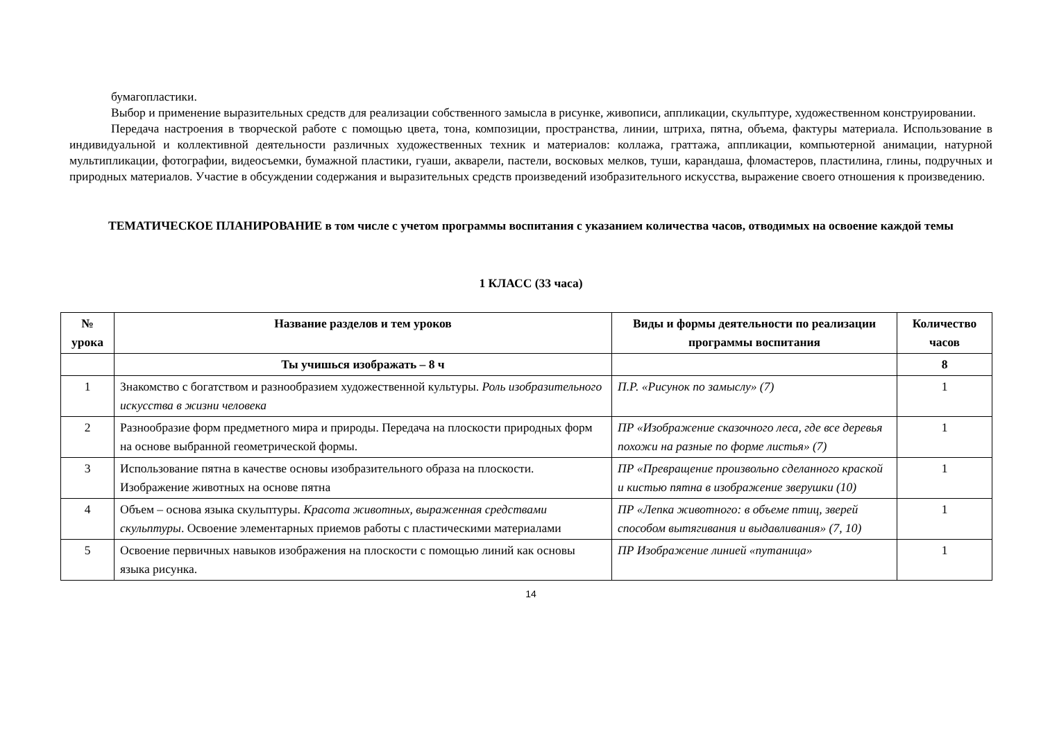бумагопластики.
Выбор и применение выразительных средств для реализации собственного замысла в рисунке, живописи, аппликации, скульптуре, художественном конструировании.
Передача настроения в творческой работе с помощью цвета, тона, композиции, пространства, линии, штриха, пятна, объема, фактуры материала. Использование в индивидуальной и коллективной деятельности различных художественных техник и материалов: коллажа, граттажа, аппликации, компьютерной анимации, натурной мультипликации, фотографии, видеосъемки, бумажной пластики, гуаши, акварели, пастели, восковых мелков, туши, карандаша, фломастеров, пластилина, глины, подручных и природных материалов. Участие в обсуждении содержания и выразительных средств произведений изобразительного искусства, выражение своего отношения к произведению.
ТЕМАТИЧЕСКОЕ ПЛАНИРОВАНИЕ в том числе с учетом программы воспитания с указанием количества часов, отводимых на освоение каждой темы
1 КЛАСС (33 часа)
| № урока | Название разделов и тем уроков | Виды и формы деятельности по реализации программы воспитания | Количество часов |
| --- | --- | --- | --- |
| | Ты учишься изображать – 8 ч | | 8 |
| 1 | Знакомство с богатством и разнообразием художественной культуры. Роль изобразительного искусства в жизни человека | П.Р. «Рисунок по замыслу» (7) | 1 |
| 2 | Разнообразие форм предметного мира и природы. Передача на плоскости природных форм на основе выбранной геометрической формы. | ПР «Изображение сказочного леса, где все деревья похожи на разные по форме листья» (7) | 1 |
| 3 | Использование пятна в качестве основы изобразительного образа на плоскости. Изображение животных на основе пятна | ПР «Превращение произвольно сделанного краской и кистью пятна в изображение зверушки (10) | 1 |
| 4 | Объем – основа языка скульптуры. Красота животных, выраженная средствами скульптуры . Освоение элементарных приемов работы с пластическими материалами | ПР «Лепка животного: в объеме птиц, зверей способом вытягивания и выдавливания» (7, 10) | 1 |
| 5 | Освоение первичных навыков изображения на плоскости с помощью линий как основы языка рисунка. | ПР Изображение линией «путаница» | 1 |
14